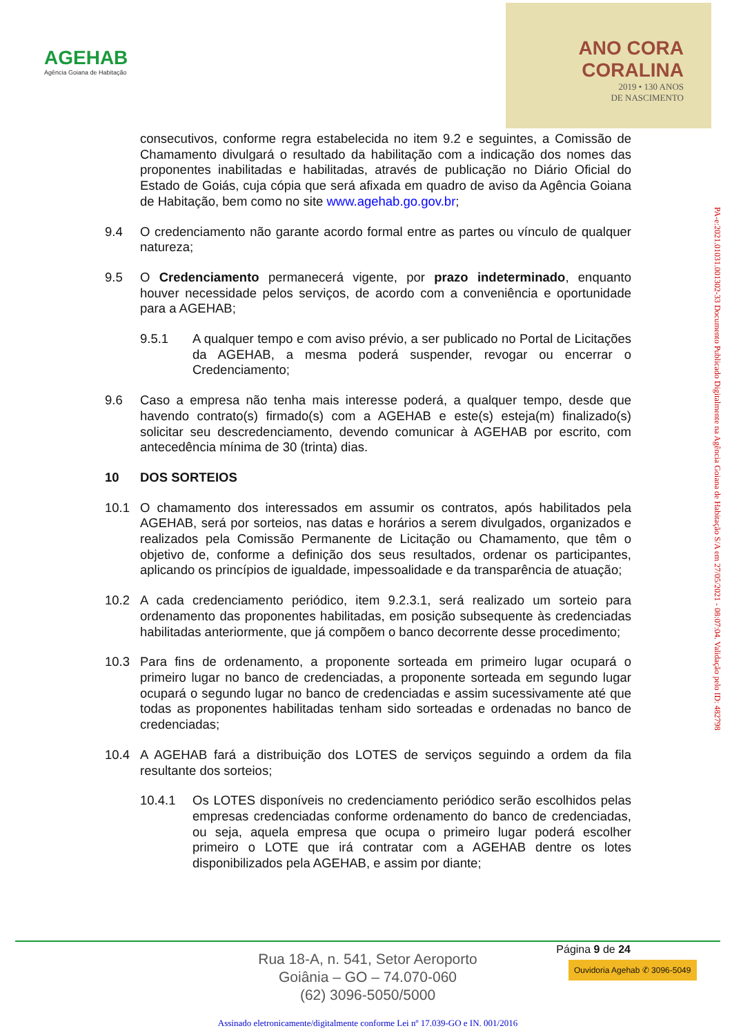AGEHAB
Agência Goiana de Habitação
ANO CORA
CORALINA
2019 • 130 ANOS
DE NASCIMENTO
consecutivos, conforme regra estabelecida no item 9.2 e seguintes, a Comissão de Chamamento divulgará o resultado da habilitação com a indicação dos nomes das proponentes inabilitadas e habilitadas, através de publicação no Diário Oficial do Estado de Goiás, cuja cópia que será afixada em quadro de aviso da Agência Goiana de Habitação, bem como no site www.agehab.go.gov.br;
9.4 O credenciamento não garante acordo formal entre as partes ou vínculo de qualquer natureza;
9.5 O Credenciamento permanecerá vigente, por prazo indeterminado, enquanto houver necessidade pelos serviços, de acordo com a conveniência e oportunidade para a AGEHAB;
9.5.1 A qualquer tempo e com aviso prévio, a ser publicado no Portal de Licitações da AGEHAB, a mesma poderá suspender, revogar ou encerrar o Credenciamento;
9.6 Caso a empresa não tenha mais interesse poderá, a qualquer tempo, desde que havendo contrato(s) firmado(s) com a AGEHAB e este(s) esteja(m) finalizado(s) solicitar seu descredenciamento, devendo comunicar à AGEHAB por escrito, com antecedência mínima de 30 (trinta) dias.
10 DOS SORTEIOS
10.1 O chamamento dos interessados em assumir os contratos, após habilitados pela AGEHAB, será por sorteios, nas datas e horários a serem divulgados, organizados e realizados pela Comissão Permanente de Licitação ou Chamamento, que têm o objetivo de, conforme a definição dos seus resultados, ordenar os participantes, aplicando os princípios de igualdade, impessoalidade e da transparência de atuação;
10.2 A cada credenciamento periódico, item 9.2.3.1, será realizado um sorteio para ordenamento das proponentes habilitadas, em posição subsequente às credenciadas habilitadas anteriormente, que já compõem o banco decorrente desse procedimento;
10.3 Para fins de ordenamento, a proponente sorteada em primeiro lugar ocupará o primeiro lugar no banco de credenciadas, a proponente sorteada em segundo lugar ocupará o segundo lugar no banco de credenciadas e assim sucessivamente até que todas as proponentes habilitadas tenham sido sorteadas e ordenadas no banco de credenciadas;
10.4 A AGEHAB fará a distribuição dos LOTES de serviços seguindo a ordem da fila resultante dos sorteios;
10.4.1 Os LOTES disponíveis no credenciamento periódico serão escolhidos pelas empresas credenciadas conforme ordenamento do banco de credenciadas, ou seja, aquela empresa que ocupa o primeiro lugar poderá escolher primeiro o LOTE que irá contratar com a AGEHAB dentre os lotes disponibilizados pela AGEHAB, e assim por diante;
PA-e:2021.01031.001302-33 Documento Publicado Digitalmente na Agência Goiana de Habitação S/A em 27/05/2021 - 08:07:04. Validação pelo ID: 482798
Página 9 de 24
Rua 18-A, n. 541, Setor Aeroporto
Goiânia – GO – 74.070-060
(62) 3096-5050/5000
Ouvidoria Agehab ✆ 3096-5049
Assinado eletronicamente/digitalmente conforme Lei nº 17.039-GO e IN. 001/2016